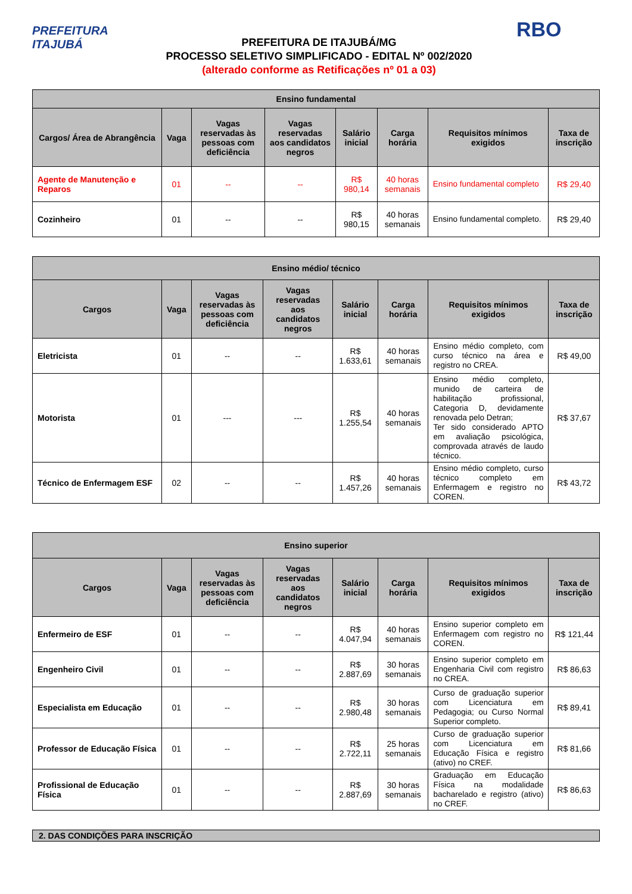PREFEITURA
ITAJUBÁ
PREFEITURA DE ITAJUBÁ/MG
PROCESSO SELETIVO SIMPLIFICADO - EDITAL Nº 002/2020
(alterado conforme as Retificações nº 01 a 03)
RBO
| Ensino fundamental | | | | | | | |
| --- | --- | --- | --- | --- | --- | --- | --- |
| Cargos/ Área de Abrangência | Vaga | Vagas reservadas às pessoas com deficiência | Vagas reservadas aos candidatos negros | Salário inicial | Carga horária | Requisitos mínimos exigidos | Taxa de inscrição |
| Agente de Manutenção e Reparos | 01 | -- | -- | R$ 980,14 | 40 horas semanais | Ensino fundamental completo | R$ 29,40 |
| Cozinheiro | 01 | -- | -- | R$ 980,15 | 40 horas semanais | Ensino fundamental completo. | R$ 29,40 |
| Ensino médio/ técnico | | | | | | | |
| --- | --- | --- | --- | --- | --- | --- | --- |
| Cargos | Vaga | Vagas reservadas às pessoas com deficiência | Vagas reservadas aos candidatos negros | Salário inicial | Carga horária | Requisitos mínimos exigidos | Taxa de inscrição |
| Eletricista | 01 | -- | -- | R$ 1.633,61 | 40 horas semanais | Ensino médio completo, com curso técnico na área e registro no CREA. | R$ 49,00 |
| Motorista | 01 | --- | --- | R$ 1.255,54 | 40 horas semanais | Ensino médio completo, munido de carteira de habilitação profissional, Categoria D, devidamente renovada pelo Detran; Ter sido considerado APTO em avaliação psicológica, comprovada através de laudo técnico. | R$ 37,67 |
| Técnico de Enfermagem ESF | 02 | -- | -- | R$ 1.457,26 | 40 horas semanais | Ensino médio completo, curso técnico completo em Enfermagem e registro no COREN. | R$ 43,72 |
| Ensino superior | | | | | | | |
| --- | --- | --- | --- | --- | --- | --- | --- |
| Cargos | Vaga | Vagas reservadas às pessoas com deficiência | Vagas reservadas aos candidatos negros | Salário inicial | Carga horária | Requisitos mínimos exigidos | Taxa de inscrição |
| Enfermeiro de ESF | 01 | -- | -- | R$ 4.047,94 | 40 horas semanais | Ensino superior completo em Enfermagem com registro no COREN. | R$ 121,44 |
| Engenheiro Civil | 01 | -- | -- | R$ 2.887,69 | 30 horas semanais | Ensino superior completo em Engenharia Civil com registro no CREA. | R$ 86,63 |
| Especialista em Educação | 01 | -- | -- | R$ 2.980,48 | 30 horas semanais | Curso de graduação superior com Licenciatura em Pedagogia; ou Curso Normal Superior completo. | R$ 89,41 |
| Professor de Educação Física | 01 | -- | -- | R$ 2.722,11 | 25 horas semanais | Curso de graduação superior com Licenciatura em Educação Física e registro (ativo) no CREF. | R$ 81,66 |
| Profissional de Educação Física | 01 | -- | -- | R$ 2.887,69 | 30 horas semanais | Graduação em Educação Física na modalidade bacharelado e registro (ativo) no CREF. | R$ 86,63 |
2. DAS CONDIÇÕES PARA INSCRIÇÃO